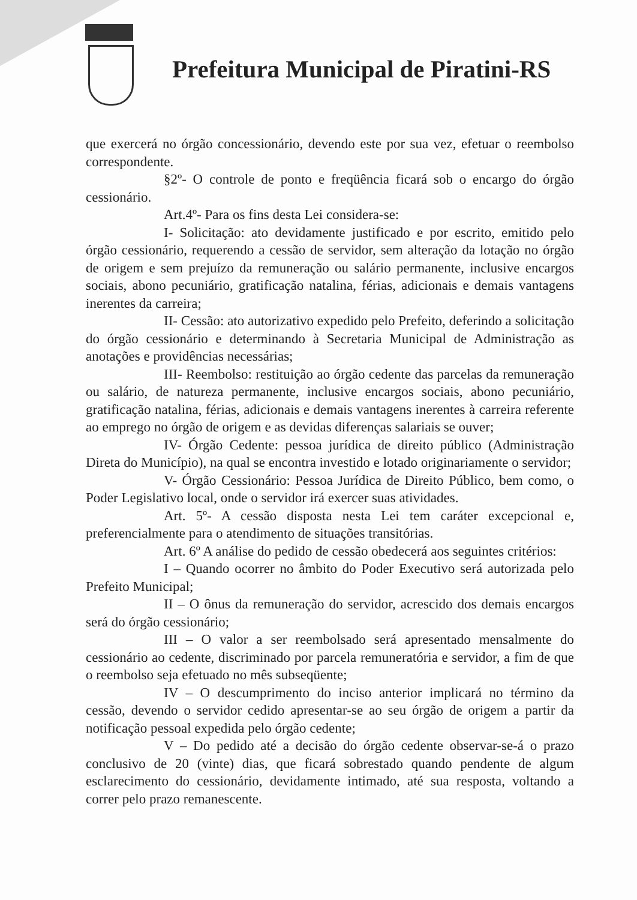Prefeitura Municipal de Piratini-RS
que exercerá no órgão concessionário, devendo este por sua vez, efetuar o reembolso correspondente.
§2º- O controle de ponto e freqüência ficará sob o encargo do órgão cessionário.
Art.4º- Para os fins desta Lei considera-se:
I- Solicitação: ato devidamente justificado e por escrito, emitido pelo órgão cessionário, requerendo a cessão de servidor, sem alteração da lotação no órgão de origem e sem prejuízo da remuneração ou salário permanente, inclusive encargos sociais, abono pecuniário, gratificação natalina, férias, adicionais e demais vantagens inerentes da carreira;
II- Cessão: ato autorizativo expedido pelo Prefeito, deferindo a solicitação do órgão cessionário e determinando à Secretaria Municipal de Administração as anotações e providências necessárias;
III- Reembolso: restituição ao órgão cedente das parcelas da remuneração ou salário, de natureza permanente, inclusive encargos sociais, abono pecuniário, gratificação natalina, férias, adicionais e demais vantagens inerentes à carreira referente ao emprego no órgão de origem e as devidas diferenças salariais se ouver;
IV- Órgão Cedente: pessoa jurídica de direito público (Administração Direta do Município), na qual se encontra investido e lotado originariamente o servidor;
V- Órgão Cessionário: Pessoa Jurídica de Direito Público, bem como, o Poder Legislativo local, onde o servidor irá exercer suas atividades.
Art. 5º- A cessão disposta nesta Lei tem caráter excepcional e, preferencialmente para o atendimento de situações transitórias.
Art. 6º A análise do pedido de cessão obedecerá aos seguintes critérios:
I – Quando ocorrer no âmbito do Poder Executivo será autorizada pelo Prefeito Municipal;
II – O ônus da remuneração do servidor, acrescido dos demais encargos será do órgão cessionário;
III – O valor a ser reembolsado será apresentado mensalmente do cessionário ao cedente, discriminado por parcela remuneratória e servidor, a fim de que o reembolso seja efetuado no mês subseqüente;
IV – O descumprimento do inciso anterior implicará no término da cessão, devendo o servidor cedido apresentar-se ao seu órgão de origem a partir da notificação pessoal expedida pelo órgão cedente;
V – Do pedido até a decisão do órgão cedente observar-se-á o prazo conclusivo de 20 (vinte) dias, que ficará sobrestado quando pendente de algum esclarecimento do cessionário, devidamente intimado, até sua resposta, voltando a correr pelo prazo remanescente.